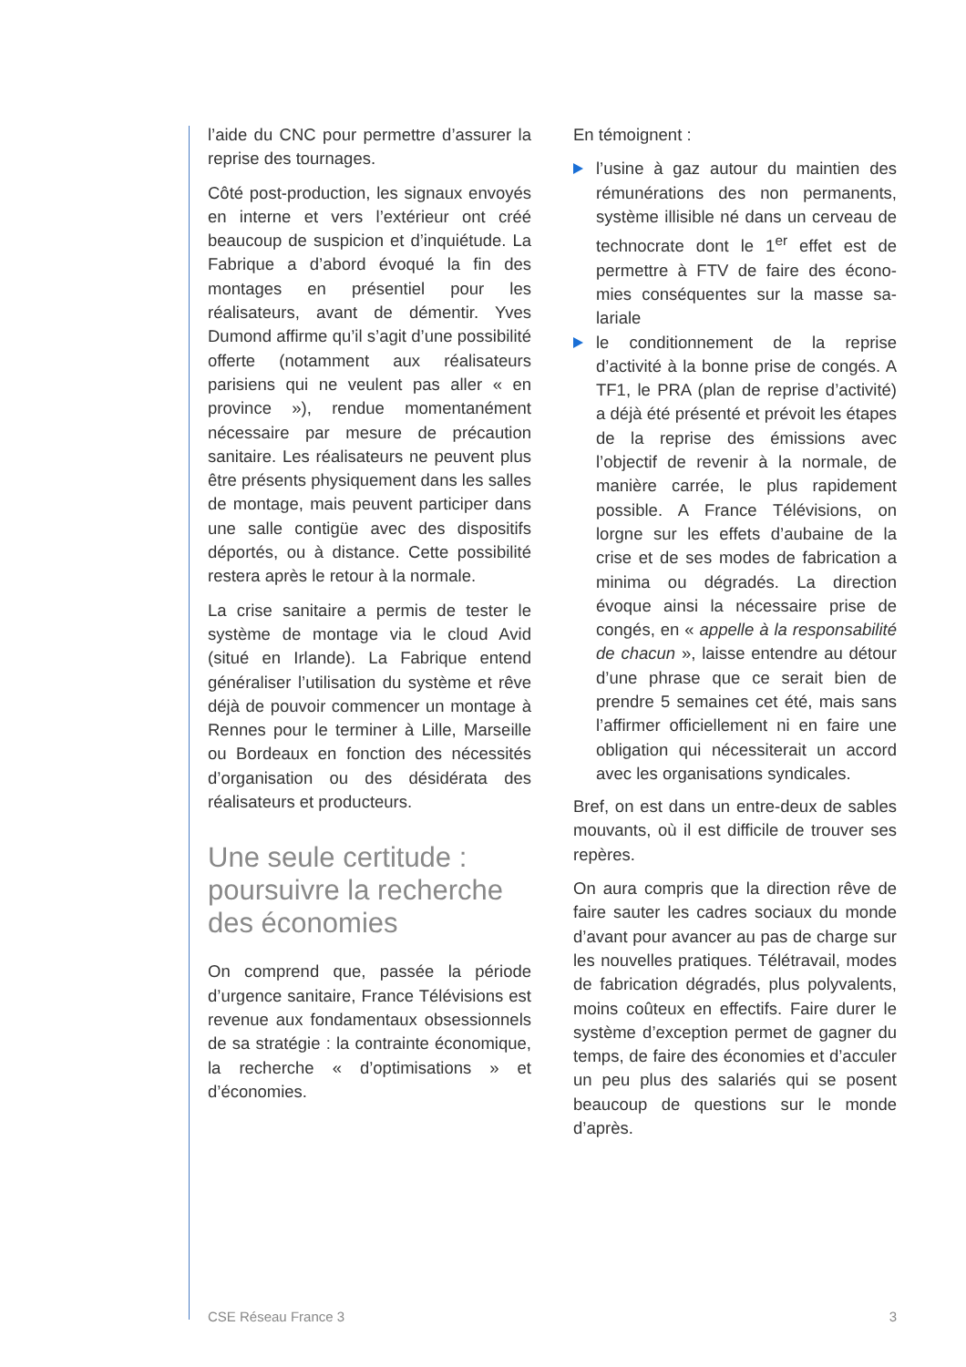l’aide du CNC pour permettre d’assurer la reprise des tournages.
Côté post-production, les signaux en­voyés en interne et vers l’extérieur ont créé beaucoup de suspicion et d’inquiétude. La Fabrique a d’abord évoqué la fin des montages en présen­tiel pour les réalisateurs, avant de dé­mentir. Yves Dumond affirme qu’il s’agit d’une possibilité offerte (notamment aux réalisateurs parisiens qui ne veulent pas aller « en province »), rendue momenta­nément nécessaire par mesure de pré­caution sanitaire. Les réalisateurs ne peuvent plus être présents physique­ment dans les salles de montage, mais peuvent participer dans une salle con­tigüe avec des dispositifs déportés, ou à distance. Cette possibilité restera après le retour à la normale.
La crise sanitaire a permis de tester le système de montage via le cloud Avid (situé en Irlande). La Fabrique entend généraliser l’utilisation du système et rêve déjà de pouvoir commencer un montage à Rennes pour le terminer à Lille, Marseille ou Bordeaux en fonction des nécessités d’organisation ou des désidérata des réalisateurs et produc­teurs.
Une seule certitude : poursuivre la recherche des économies
On comprend que, passée la période d’urgence sanitaire, France Télévisions est revenue aux fondamentaux obses­sionnels de sa stratégie : la contrainte économique, la recherche « d’optimi­sations » et d’économies.
En témoignent :
l’usine à gaz autour du maintien des rémunérations des non permanents, système illisible né dans un cerveau de technocrate dont le 1<sup>er</sup> effet est de permettre à FTV de faire des écono­mies conséquentes sur la masse sa­lariale
le conditionnement de la reprise d’activité à la bonne prise de congés. A TF1, le PRA (plan de reprise d’activité) a déjà été présenté et pré­voit les étapes de la reprise des émissions avec l’objectif de revenir à la normale, de manière carrée, le plus rapidement possible. A France Télé­visions, on lorgne sur les effets d’aubaine de la crise et de ses modes de fabrication a minima ou dégradés. La direction évoque ainsi la néces­saire prise de congés, en « appelle à la responsabilité de chacun », laisse entendre au détour d’une phrase que ce serait bien de prendre 5 semaines cet été, mais sans l’affirmer officiel­lement ni en faire une obligation qui nécessiterait un accord avec les or­ganisations syndicales.
Bref, on est dans un entre-deux de sables mouvants, où il est difficile de trouver ses repères.
On aura compris que la direction rêve de faire sauter les cadres sociaux du monde d’avant pour avancer au pas de charge sur les nouvelles pratiques. Télé­travail, modes de fabrication dégradés, plus polyvalents, moins coûteux en ef­fectifs. Faire durer le système d’exce­ption permet de gagner du temps, de faire des économies et d’acculer un peu plus des salariés qui se posent beau­coup de questions sur le monde d’après.
CSE Réseau France 3 3